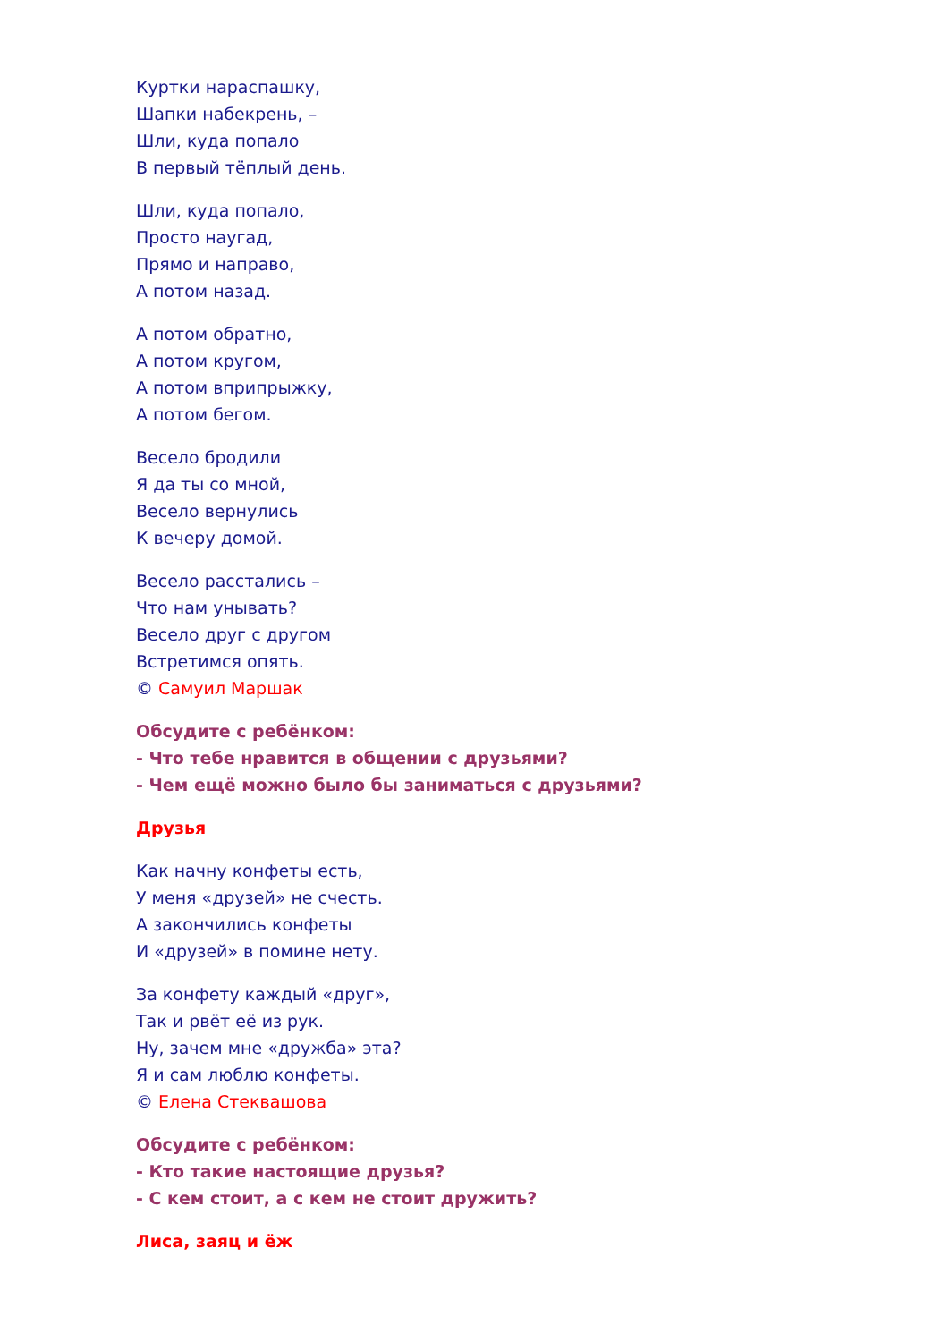Куртки нараспашку,
Шапки набекрень, –
Шли, куда попало
В первый тёплый день.
Шли, куда попало,
Просто наугад,
Прямо и направо,
А потом назад.
А потом обратно,
А потом кругом,
А потом вприпрыжку,
А потом бегом.
Весело бродили
Я да ты со мной,
Весело вернулись
К вечеру домой.
Весело расстались –
Что нам унывать?
Весело друг с другом
Встретимся опять.
© Самуил Маршак
Обсудите с ребёнком:
- Что тебе нравится в общении с друзьями?
- Чем ещё можно было бы заниматься с друзьями?
Друзья
Как начну конфеты есть,
У меня «друзей» не счесть.
А закончились конфеты
И «друзей» в помине нету.
За конфету каждый «друг»,
Так и рвёт её из рук.
Ну, зачем мне «дружба» эта?
Я и сам люблю конфеты.
© Елена Стеквашова
Обсудите с ребёнком:
- Кто такие настоящие друзья?
- С кем стоит, а с кем не стоит дружить?
Лиса, заяц и ёж